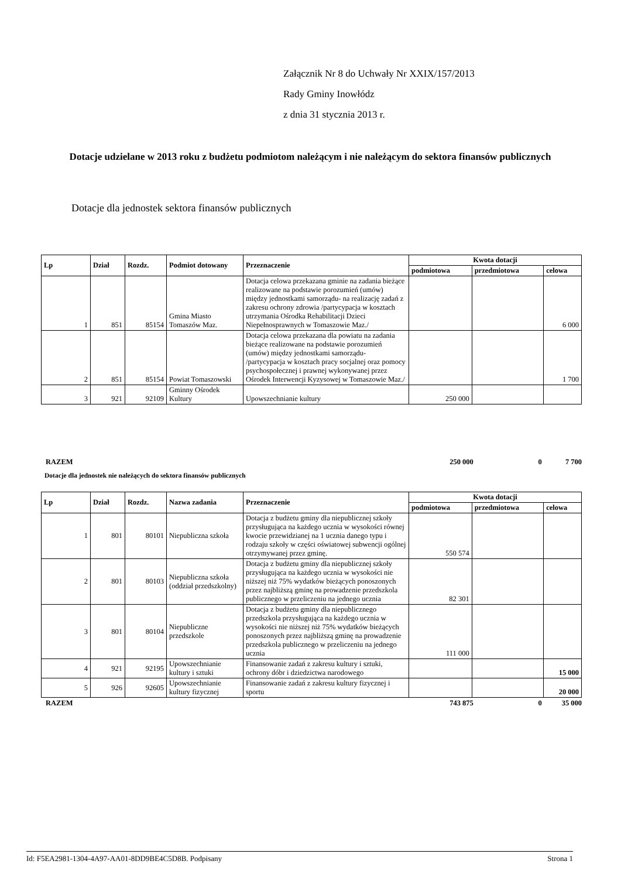Załącznik Nr 8 do Uchwały Nr XXIX/157/2013
Rady Gminy Inowłódz
z dnia 31 stycznia 2013 r.
Dotacje udzielane w 2013 roku z budżetu podmiotom należącym i nie należącym do sektora finansów publicznych
Dotacje dla jednostek sektora finansów publicznych
| Lp | Dział | Rozdz. | Podmiot dotowany | Przeznaczenie | Kwota dotacji | | |
| --- | --- | --- | --- | --- | --- | --- | --- |
| | | | | | podmiotowa | przedmiotowa | celowa |
| 1 | 851 | 85154 | Gmina Miasto Tomaszów Maz. | Dotacja celowa przekazana gminie na zadania bieżące realizowane na podstawie porozumień (umów) między jednostkami samorządu- na realizację zadań z zakresu ochrony zdrowia /partycypacja w kosztach utrzymania Ośrodka Rehabilitacji Dzieci Niepełnosprawnych w Tomaszowie Maz./ | | | 6 000 |
| 2 | 851 | 85154 | Powiat Tomaszowski | Dotacja celowa przekazana dla powiatu na zadania bieżące realizowane na podstawie porozumień (umów) między jednostkami samorządu- /partycypacja w kosztach pracy socjalnej oraz pomocy psychospołecznej i prawnej wykonywanej przez Ośrodek Interwencji Kyzysowej w Tomaszowie Maz./ | | | 1 700 |
| 3 | 921 | 92109 | Gminny Ośrodek Kultury | Upowszechnianie kultury | 250 000 | | |
RAZEM 250 000 0 7 700
Dotacje dla jednostek nie należących do sektora finansów publicznych
| Lp | Dział | Rozdz. | Nazwa zadania | Przeznaczenie | Kwota dotacji | | |
| --- | --- | --- | --- | --- | --- | --- | --- |
| | | | | | podmiotowa | przedmiotowa | celowa |
| 1 | 801 | 80101 | Niepubliczna szkoła | Dotacja z budżetu gminy dla niepublicznej szkoły przysługująca na każdego ucznia w wysokości równej kwocie przewidzianej na 1 ucznia danego typu i rodzaju szkoły w części oświatowej subwencji ogólnej otrzymywanej przez gminę. | 550 574 | | |
| 2 | 801 | 80103 | Niepubliczna szkoła (oddział przedszkolny) | Dotacja z budżetu gminy dla niepublicznej szkoły przysługująca na każdego ucznia w wysokości nie niższej niż 75% wydatków bieżących ponoszonych przez najbliższą gminę na prowadzenie przedszkola publicznego w przeliczeniu na jednego ucznia | 82 301 | | |
| 3 | 801 | 80104 | Niepubliczne przedszkole | Dotacja z budżetu gminy dla niepublicznego przedszkola przysługująca na każdego ucznia w wysokości nie niższej niż 75% wydatków bieżących ponoszonych przez najbliższą gminę na prowadzenie przedszkola publicznego w przeliczeniu na jednego ucznia | 111 000 | | |
| 4 | 921 | 92195 | Upowszechnianie kultury i sztuki | Finansowanie zadań z zakresu kultury i sztuki, ochrony dóbr i dziedzictwa narodowego | | | 15 000 |
| 5 | 926 | 92605 | Upowszechnianie kultury fizycznej | Finansowanie zadań z zakresu kultury fizycznej i sportu | | | 20 000 |
RAZEM 743 875 0 35 000
Id: F5EA2981-1304-4A97-AA01-8DD9BE4C5D8B. Podpisany Strona 1